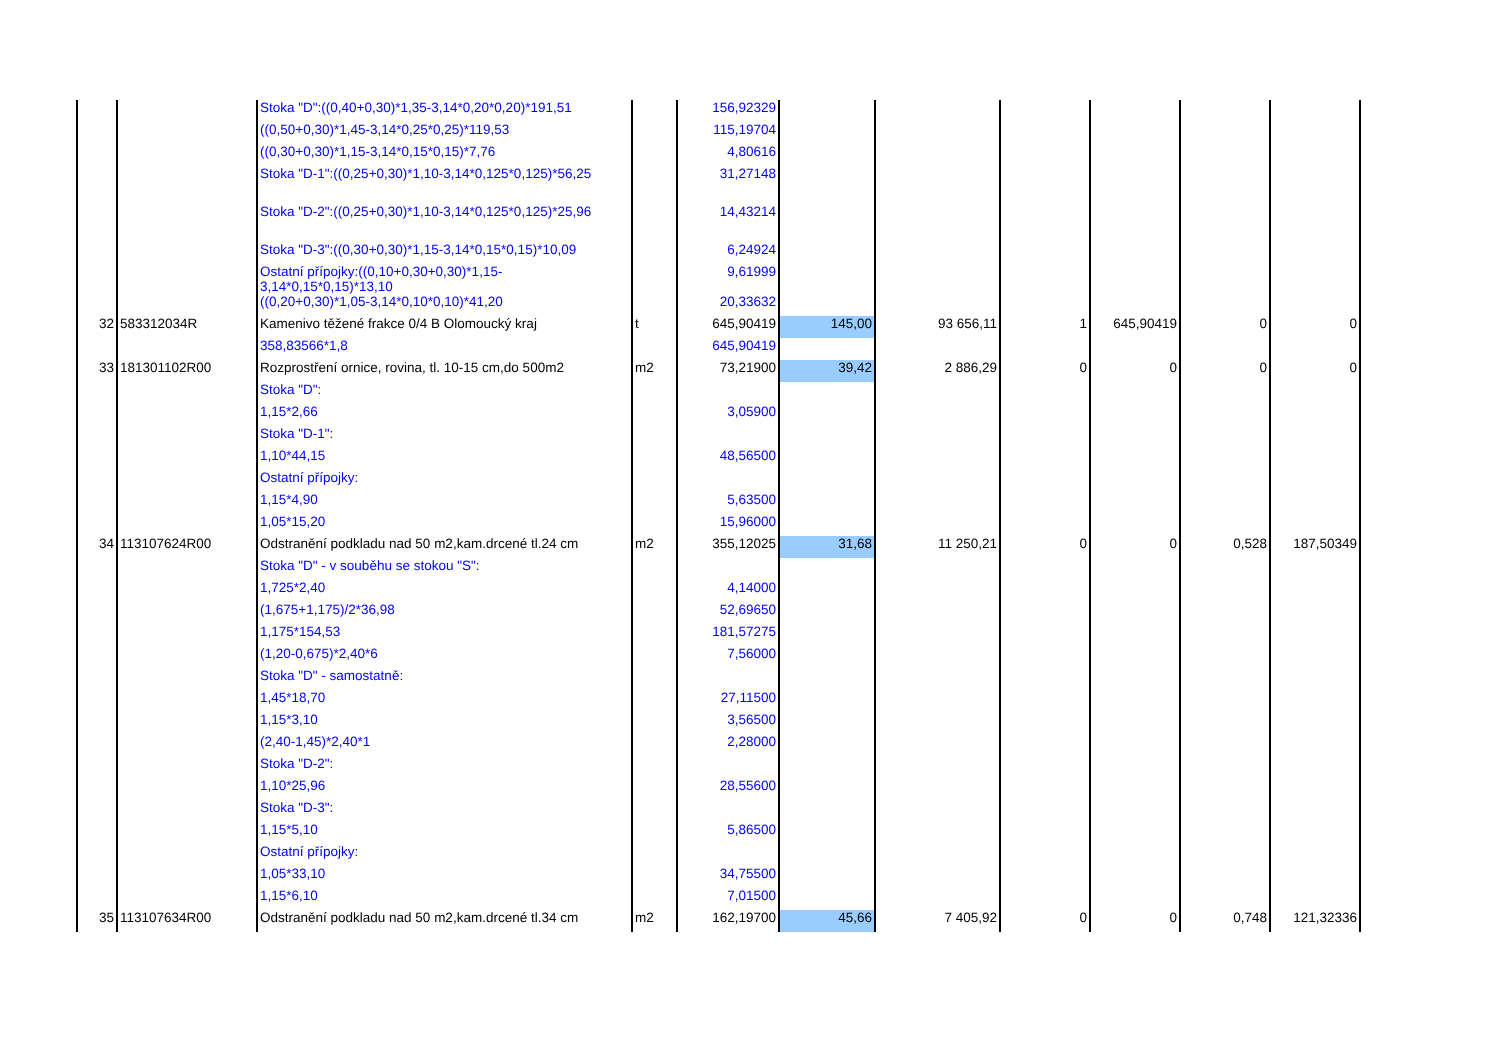| | | Stoka "D":((0,40+0,30)*1,35-3,14*0,20*0,20)*191,51 | | 156,92329 | | | | | | |
| | | ((0,50+0,30)*1,45-3,14*0,25*0,25)*119,53 | | 115,19704 | | | | | | |
| | | ((0,30+0,30)*1,15-3,14*0,15*0,15)*7,76 | | 4,80616 | | | | | | |
| | | Stoka "D-1":((0,25+0,30)*1,10-3,14*0,125*0,125)*56,25 | | 31,27148 | | | | | | |
| | | Stoka "D-2":((0,25+0,30)*1,10-3,14*0,125*0,125)*25,96 | | 14,43214 | | | | | | |
| | | Stoka "D-3":((0,30+0,30)*1,15-3,14*0,15*0,15)*10,09 | | 6,24924 | | | | | | |
| | | Ostatní přípojky:((0,10+0,30+0,30)*1,15- 3,14*0,15*0,15)*13,10 | | 9,61999 | | | | | | |
| | | ((0,20+0,30)*1,05-3,14*0,10*0,10)*41,20 | | 20,33632 | | | | | | |
| 32 | 583312034R | Kamenivo těžené frakce 0/4 B Olomoucký kraj | t | 645,90419 | 145,00 | 93 656,11 | 1 | 645,90419 | 0 | 0 |
| | | 358,83566*1,8 | | 645,90419 | | | | | | |
| 33 | 181301102R00 | Rozprostření ornice, rovina, tl. 10-15 cm,do 500m2 | m2 | 73,21900 | 39,42 | 2 886,29 | 0 | 0 | 0 | 0 |
| | | Stoka "D": | | | | | | | | |
| | | 1,15*2,66 | | 3,05900 | | | | | | |
| | | Stoka "D-1": | | | | | | | | |
| | | 1,10*44,15 | | 48,56500 | | | | | | |
| | | Ostatní přípojky: | | | | | | | | |
| | | 1,15*4,90 | | 5,63500 | | | | | | |
| | | 1,05*15,20 | | 15,96000 | | | | | | |
| 34 | 113107624R00 | Odstranění podkladu nad 50 m2,kam.drcené tl.24 cm | m2 | 355,12025 | 31,68 | 11 250,21 | 0 | 0 | 0,528 | 187,50349 |
| | | Stoka "D" - v souběhu se stokou "S": | | | | | | | | |
| | | 1,725*2,40 | | 4,14000 | | | | | | |
| | | (1,675+1,175)/2*36,98 | | 52,69650 | | | | | | |
| | | 1,175*154,53 | | 181,57275 | | | | | | |
| | | (1,20-0,675)*2,40*6 | | 7,56000 | | | | | | |
| | | Stoka "D" - samostatně: | | | | | | | | |
| | | 1,45*18,70 | | 27,11500 | | | | | | |
| | | 1,15*3,10 | | 3,56500 | | | | | | |
| | | (2,40-1,45)*2,40*1 | | 2,28000 | | | | | | |
| | | Stoka "D-2": | | | | | | | | |
| | | 1,10*25,96 | | 28,55600 | | | | | | |
| | | Stoka "D-3": | | | | | | | | |
| | | 1,15*5,10 | | 5,86500 | | | | | | |
| | | Ostatní přípojky: | | | | | | | | |
| | | 1,05*33,10 | | 34,75500 | | | | | | |
| | | 1,15*6,10 | | 7,01500 | | | | | | |
| 35 | 113107634R00 | Odstranění podkladu nad 50 m2,kam.drcené tl.34 cm | m2 | 162,19700 | 45,66 | 7 405,92 | 0 | 0 | 0,748 | 121,32336 |